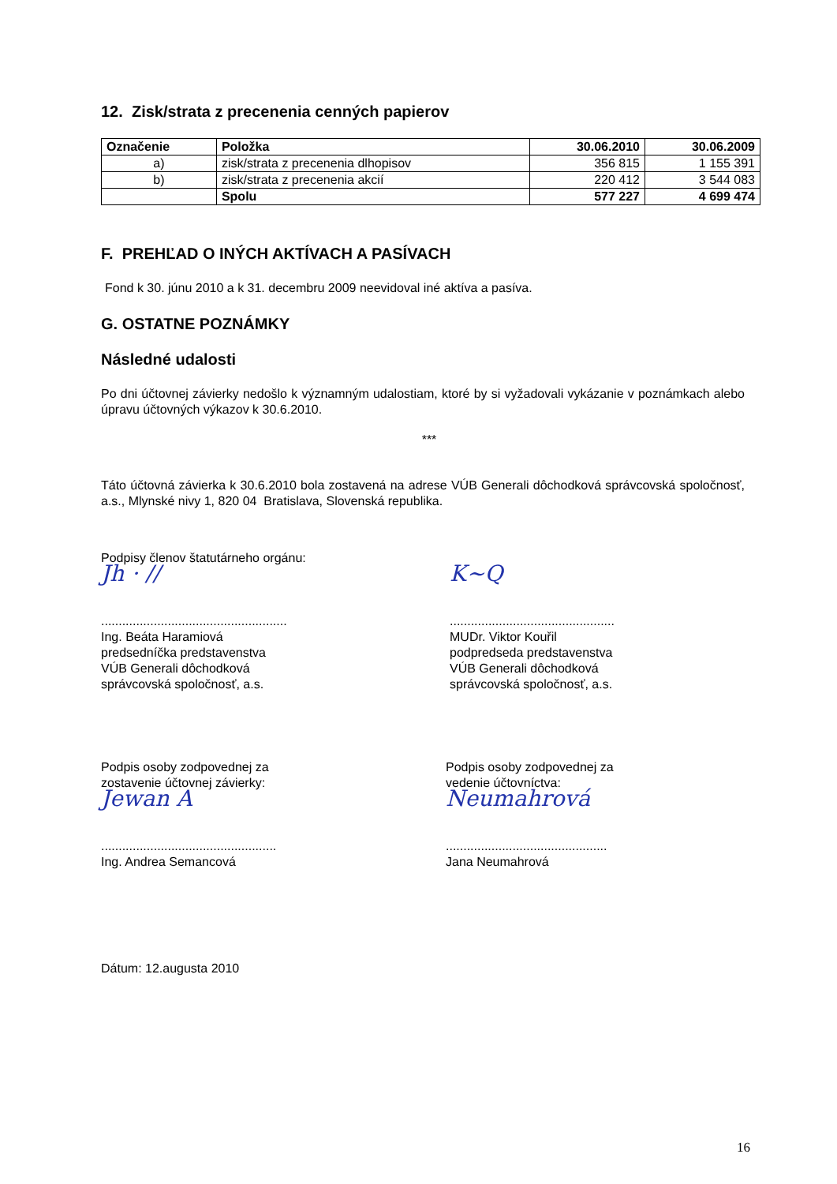12. Zisk/strata z precenenia cenných papierov
| Označenie | Položka | 30.06.2010 | 30.06.2009 |
| --- | --- | --- | --- |
| a) | zisk/strata z precenenia dlhopisov | 356 815 | 1 155 391 |
| b) | zisk/strata z precenenia akcií | 220 412 | 3 544 083 |
| | Spolu | 577 227 | 4 699 474 |
F. PREHĽAD O INÝCH AKTÍVACH A PASÍVACH
Fond k 30. júnu 2010 a k 31. decembru 2009 neevidoval iné aktíva a pasíva.
G. OSTATNE POZNÁMKY
Následné udalosti
Po dni účtovnej závierky nedošlo k významným udalostiam, ktoré by si vyžadovali vykázanie v poznámkach alebo úpravu účtovných výkazov k 30.6.2010.
***
Táto účtovná závierka k 30.6.2010 bola zostavená na adrese VÚB Generali dôchodková správcovská spoločnosť, a.s., Mlynské nivy 1, 820 04 Bratislava, Slovenská republika.
Podpisy členov štatutárneho orgánu:
Jh · //
.....................................................
Ing. Beáta Haramiová
predsedníčka predstavenstva
VÚB Generali dôchodková
správcovská spoločnosť, a.s.
K~Q
...............................................
MUDr. Viktor Kouřil
podpredseda predstavenstva
VÚB Generali dôchodková
správcovská spoločnosť, a.s.
Podpis osoby zodpovednej za
zostavenie účtovnej závierky:
Jewan A
..................................................
Ing. Andrea Semancová
Podpis osoby zodpovednej za
vedenie účtovníctva:
Neumahrová
..............................................
Jana Neumahrová
Dátum: 12.augusta 2010
16